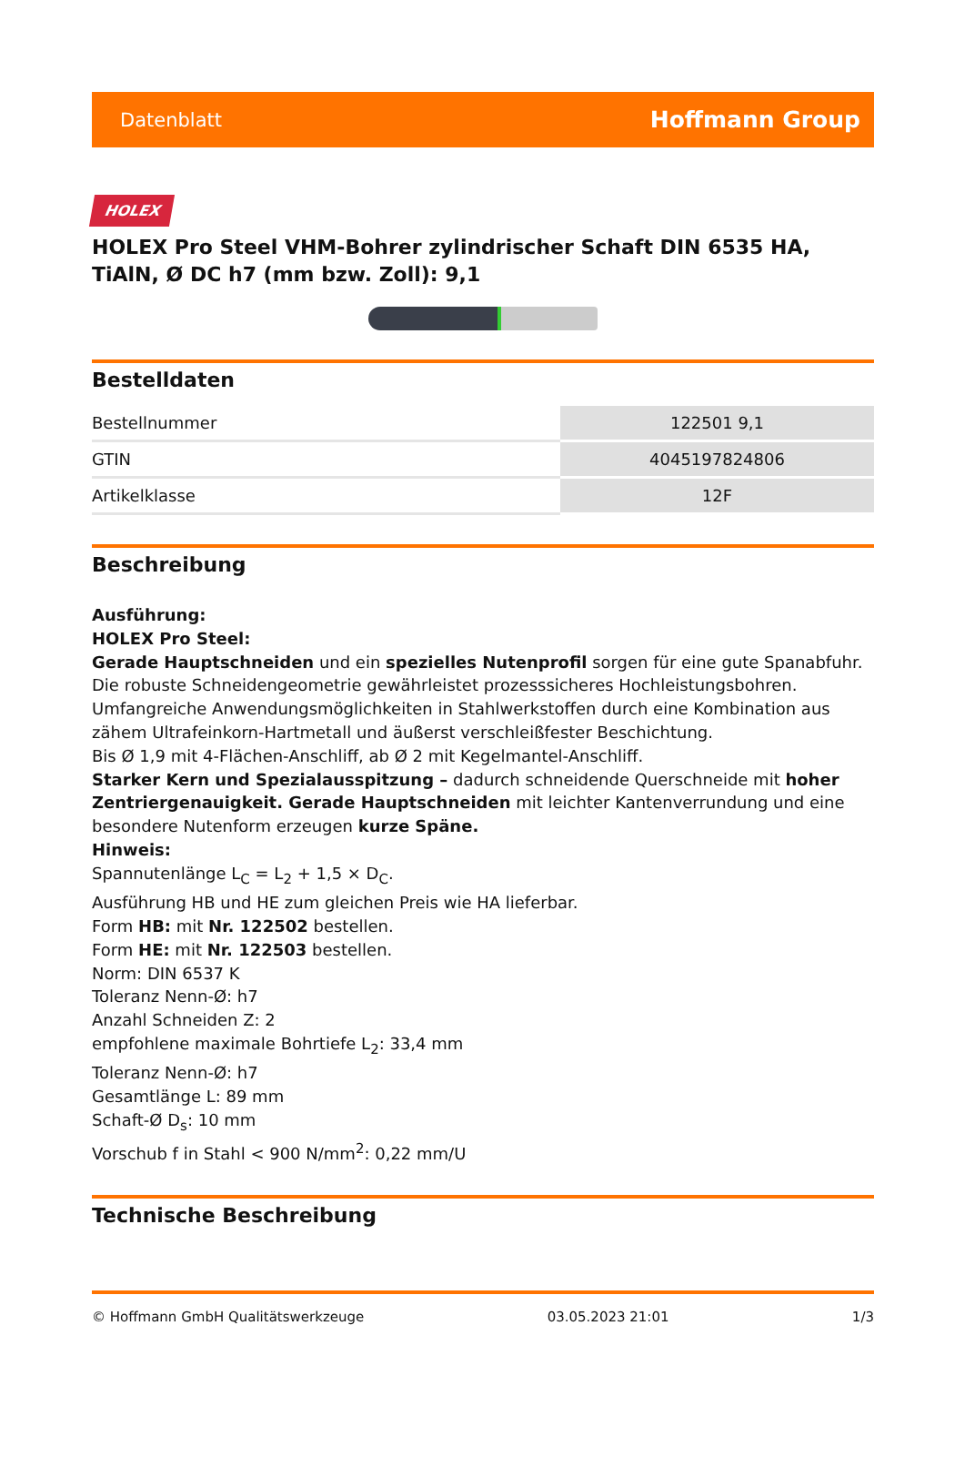Datenblatt Hoffmann Group
HOLEX
HOLEX Pro Steel VHM-Bohrer zylindrischer Schaft DIN 6535 HA, TiAlN, Ø DC h7 (mm bzw. Zoll): 9,1
Bestelldaten
| Bestellnummer | 122501 9,1 |
| GTIN | 4045197824806 |
| Artikelklasse | 12F |
Beschreibung
Ausführung:
HOLEX Pro Steel:
Gerade Hauptschneiden und ein spezielles Nutenprofil sorgen für eine gute Spanabfuhr. Die robuste Schneidengeometrie gewährleistet prozesssicheres Hochleistungsbohren.
Umfangreiche Anwendungsmöglichkeiten in Stahlwerkstoffen durch eine Kombination aus zähem Ultrafeinkorn-Hartmetall und äußerst verschleißfester Beschichtung.
Bis Ø 1,9 mit 4-Flächen-Anschliff, ab Ø 2 mit Kegelmantel-Anschliff.
Starker Kern und Spezialausspitzung – dadurch schneidende Querschneide mit hoher Zentriergenauigkeit. Gerade Hauptschneiden mit leichter Kantenverrundung und eine besondere Nutenform erzeugen kurze Späne.
Hinweis:
Spannutenlänge L<sub>C</sub> = L<sub>2</sub> + 1,5 × D<sub>C</sub>.
Ausführung HB und HE zum gleichen Preis wie HA lieferbar.
Form HB: mit Nr. 122502 bestellen.
Form HE: mit Nr. 122503 bestellen.
Norm: DIN 6537 K
Toleranz Nenn-Ø: h7
Anzahl Schneiden Z: 2
empfohlene maximale Bohrtiefe L<sub>2</sub>: 33,4 mm
Toleranz Nenn-Ø: h7
Gesamtlänge L: 89 mm
Schaft-Ø D<sub>s</sub>: 10 mm
Vorschub f in Stahl < 900 N/mm<sup>2</sup>: 0,22 mm/U
Technische Beschreibung
© Hoffmann GmbH Qualitätswerkzeuge 03.05.2023 21:01 1/3